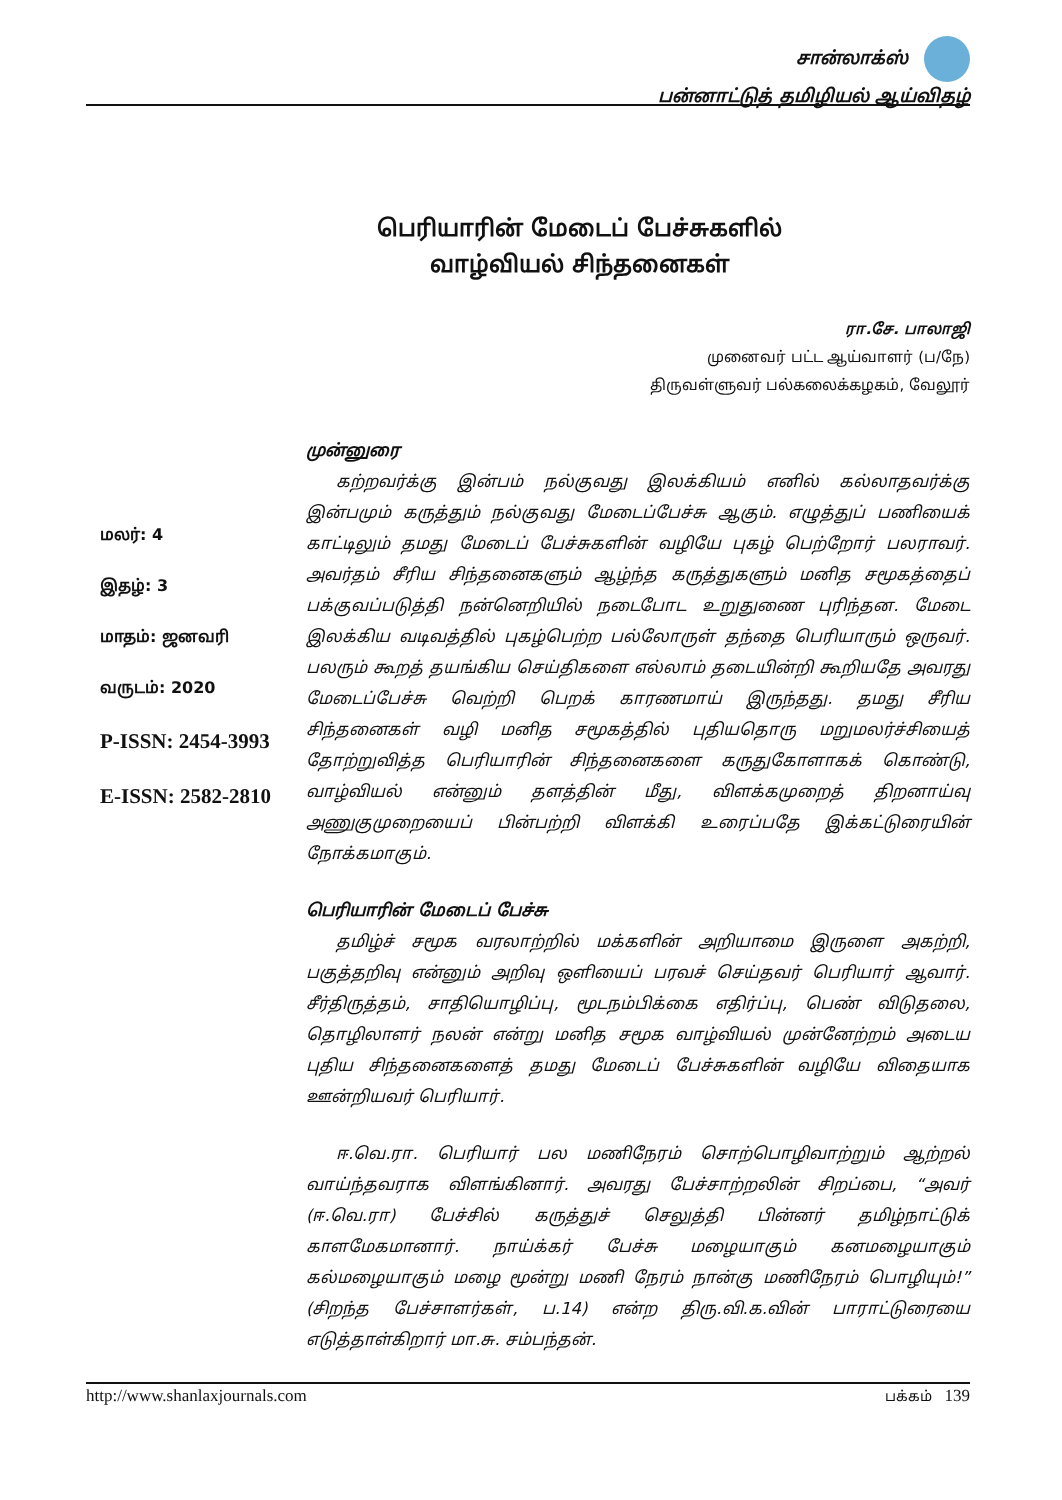சான்லாக்ஸ்
பன்னாட்டுத் தமிழியல் ஆய்விதழ்
பெரியாரின் மேடைப் பேச்சுகளில்
வாழ்வியல் சிந்தனைகள்
ரா.சே. பாலாஜி
முனைவர் பட்ட ஆய்வாளர் (ப/நே)
திருவள்ளுவர் பல்கலைக்கழகம், வேலூர்
மலர்: 4
இதழ்: 3
மாதம்: ஜனவரி
வருடம்: 2020
P-ISSN: 2454-3993
E-ISSN: 2582-2810
முன்னுரை
கற்றவர்க்கு இன்பம் நல்குவது இலக்கியம் எனில் கல்லாதவர்க்கு இன்பமும் கருத்தும் நல்குவது மேடைப்பேச்சு ஆகும். எழுத்துப் பணியைக் காட்டிலும் தமது மேடைப் பேச்சுகளின் வழியே புகழ் பெற்றோர் பலராவர். அவர்தம் சீரிய சிந்தனைகளும் ஆழ்ந்த கருத்துகளும் மனித சமூகத்தைப் பக்குவப்படுத்தி நன்னெறியில் நடைபோட உறுதுணை புரிந்தன. மேடை இலக்கிய வடிவத்தில் புகழ்பெற்ற பல்லோருள் தந்தை பெரியாரும் ஒருவர். பலரும் கூறத் தயங்கிய செய்திகளை எல்லாம் தடையின்றி கூறியதே அவரது மேடைப்பேச்சு வெற்றி பெறக் காரணமாய் இருந்தது. தமது சீரிய சிந்தனைகள் வழி மனித சமூகத்தில் புதியதொரு மறுமலர்ச்சியைத் தோற்றுவித்த பெரியாரின் சிந்தனைகளை கருதுகோளாகக் கொண்டு, வாழ்வியல் என்னும் தளத்தின் மீது, விளக்கமுறைத் திறனாய்வு அணுகுமுறையைப் பின்பற்றி விளக்கி உரைப்பதே இக்கட்டுரையின் நோக்கமாகும்.
பெரியாரின் மேடைப் பேச்சு
தமிழ்ச் சமூக வரலாற்றில் மக்களின் அறியாமை இருளை அகற்றி, பகுத்தறிவு என்னும் அறிவு ஒளியைப் பரவச் செய்தவர் பெரியார் ஆவார். சீர்திருத்தம், சாதியொழிப்பு, மூடநம்பிக்கை எதிர்ப்பு, பெண் விடுதலை, தொழிலாளர் நலன் என்று மனித சமூக வாழ்வியல் முன்னேற்றம் அடைய புதிய சிந்தனைகளைத் தமது மேடைப் பேச்சுகளின் வழியே விதையாக ஊன்றியவர் பெரியார்.
ஈ.வெ.ரா. பெரியார் பல மணிநேரம் சொற்பொழிவாற்றும் ஆற்றல் வாய்ந்தவராக விளங்கினார். அவரது பேச்சாற்றலின் சிறப்பை, “அவர் (ஈ.வெ.ரா) பேச்சில் கருத்துச் செலுத்தி பின்னர் தமிழ்நாட்டுக் காளமேகமானார். நாய்க்கர் பேச்சு மழையாகும் கனமழையாகும் கல்மழையாகும் மழை மூன்று மணி நேரம் நான்கு மணிநேரம் பொழியும்!” (சிறந்த பேச்சாளர்கள், ப.14) என்ற திரு.வி.க.வின் பாராட்டுரையை எடுத்தாள்கிறார் மா.சு. சம்பந்தன்.
http://www.shanlaxjournals.com பக்கம் 139